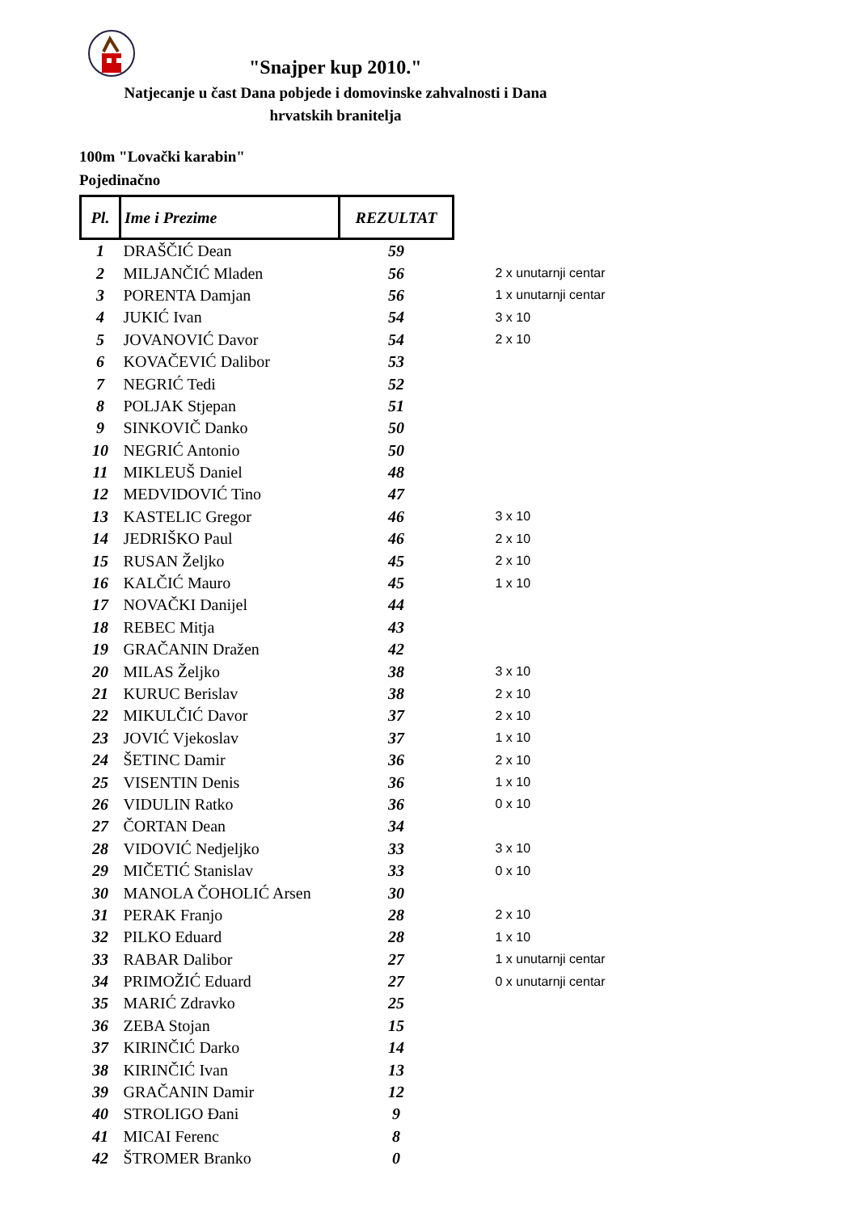"Snajper kup 2010."
Natjecanje u čast Dana pobjede i domovinske zahvalnosti i Dana hrvatskih branitelja
100m "Lovački karabin"
Pojedinačno
| Pl. | Ime i Prezime | REZULTAT | |
| --- | --- | --- | --- |
| 1 | DRAŠČIĆ Dean | 59 | |
| 2 | MILJANČIĆ Mladen | 56 | 2 x unutarnji centar |
| 3 | PORENTA Damjan | 56 | 1 x unutarnji centar |
| 4 | JUKIĆ Ivan | 54 | 3 x 10 |
| 5 | JOVANOVIĆ Davor | 54 | 2 x 10 |
| 6 | KOVAČEVIĆ Dalibor | 53 | |
| 7 | NEGRIĆ Tedi | 52 | |
| 8 | POLJAK Stjepan | 51 | |
| 9 | SINKOVIČ Danko | 50 | |
| 10 | NEGRIĆ Antonio | 50 | |
| 11 | MIKLEUŠ Daniel | 48 | |
| 12 | MEDVIDOVIĆ Tino | 47 | |
| 13 | KASTELIC Gregor | 46 | 3 x 10 |
| 14 | JEDRIŠKO Paul | 46 | 2 x 10 |
| 15 | RUSAN Željko | 45 | 2 x 10 |
| 16 | KALČIĆ Mauro | 45 | 1 x 10 |
| 17 | NOVAČKI Danijel | 44 | |
| 18 | REBEC Mitja | 43 | |
| 19 | GRAČANIN Dražen | 42 | |
| 20 | MILAS Željko | 38 | 3 x 10 |
| 21 | KURUC Berislav | 38 | 2 x 10 |
| 22 | MIKULČIĆ Davor | 37 | 2 x 10 |
| 23 | JOVIĆ Vjekoslav | 37 | 1 x 10 |
| 24 | ŠETINC Damir | 36 | 2 x 10 |
| 25 | VISENTIN Denis | 36 | 1 x 10 |
| 26 | VIDULIN Ratko | 36 | 0 x 10 |
| 27 | ČORTAN Dean | 34 | |
| 28 | VIDOVIĆ Nedjeljko | 33 | 3 x 10 |
| 29 | MIČETIĆ Stanislav | 33 | 0 x 10 |
| 30 | MANOLA ČOHOLIĆ Arsen | 30 | |
| 31 | PERAK Franjo | 28 | 2 x 10 |
| 32 | PILKO Eduard | 28 | 1 x 10 |
| 33 | RABAR Dalibor | 27 | 1 x unutarnji centar |
| 34 | PRIMOŽIĆ Eduard | 27 | 0 x unutarnji centar |
| 35 | MARIĆ Zdravko | 25 | |
| 36 | ZEBA Stojan | 15 | |
| 37 | KIRINČIĆ Darko | 14 | |
| 38 | KIRINČIĆ Ivan | 13 | |
| 39 | GRAČANIN Damir | 12 | |
| 40 | STROLIGO Đani | 9 | |
| 41 | MICAI Ferenc | 8 | |
| 42 | ŠTROMER Branko | 0 | |